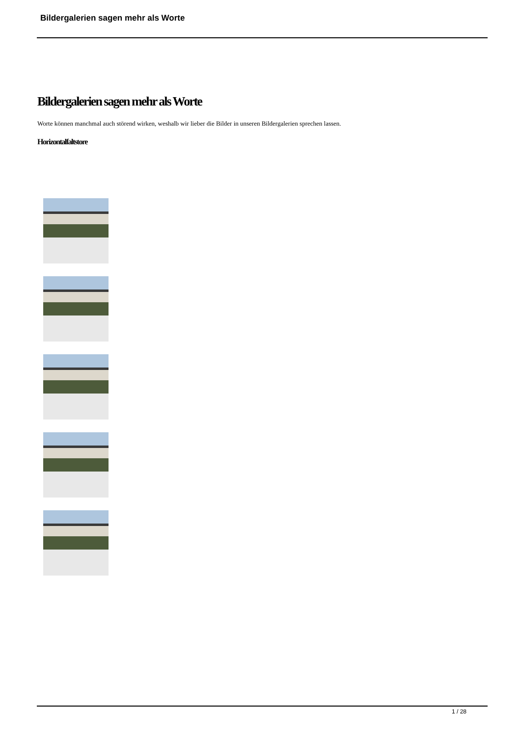Bildergalerien sagen mehr als Worte
Bildergalerien sagen mehr als Worte
Worte können manchmal auch störend wirken, weshalb wir lieber die Bilder in unseren Bildergalerien sprechen lassen.
Horizontalfaltstore
1 / 28